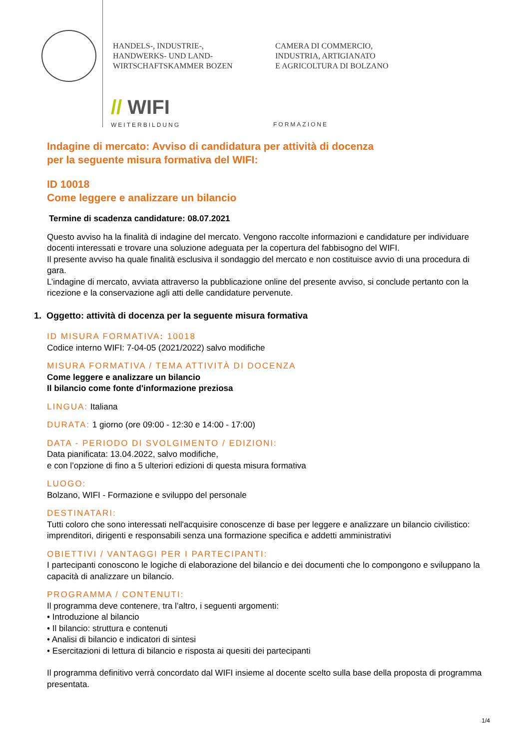HANDELS-, INDUSTRIE-,
HANDWERKS- UND LAND-
WIRTSCHAFTSKAMMER BOZEN
CAMERA DI COMMERCIO,
INDUSTRIA, ARTIGIANATO
E AGRICOLTURA DI BOLZANO
// WIFI
WEITERBILDUNG
FORMAZIONE
Indagine di mercato: Avviso di candidatura per attività di docenza
per la seguente misura formativa del WIFI:
ID 10018
Come leggere e analizzare un bilancio
Termine di scadenza candidature: 08.07.2021
Questo avviso ha la finalità di indagine del mercato. Vengono raccolte informazioni e candidature per individuare docenti interessati e trovare una soluzione adeguata per la copertura del fabbisogno del WIFI.
Il presente avviso ha quale finalità esclusiva il sondaggio del mercato e non costituisce avvio di una procedura di gara.
L’indagine di mercato, avviata attraverso la pubblicazione online del presente avviso, si conclude pertanto con la ricezione e la conservazione agli atti delle candidature pervenute.
1. Oggetto: attività di docenza per la seguente misura formativa
ID MISURA FORMATIVA: 10018
Codice interno WIFI: 7-04-05 (2021/2022) salvo modifiche
MISURA FORMATIVA / TEMA ATTIVITÀ DI DOCENZA
Come leggere e analizzare un bilancio
Il bilancio come fonte d'informazione preziosa
LINGUA: Italiana
DURATA: 1 giorno (ore 09:00 - 12:30 e 14:00 - 17:00)
DATA - PERIODO DI SVOLGIMENTO / EDIZIONI:
Data pianificata: 13.04.2022, salvo modifiche,
e con l’opzione di fino a 5 ulteriori edizioni di questa misura formativa
LUOGO:
Bolzano, WIFI - Formazione e sviluppo del personale
DESTINATARI:
Tutti coloro che sono interessati nell'acquisire conoscenze di base per leggere e analizzare un bilancio civilistico: imprenditori, dirigenti e responsabili senza una formazione specifica e addetti amministrativi
OBIETTIVI / VANTAGGI PER I PARTECIPANTI:
I partecipanti conoscono le logiche di elaborazione del bilancio e dei documenti che lo compongono e sviluppano la capacità di analizzare un bilancio.
PROGRAMMA / CONTENUTI:
Il programma deve contenere, tra l’altro, i seguenti argomenti:
• Introduzione al bilancio
• Il bilancio: struttura e contenuti
• Analisi di bilancio e indicatori di sintesi
• Esercitazioni di lettura di bilancio e risposta ai quesiti dei partecipanti
Il programma definitivo verrà concordato dal WIFI insieme al docente scelto sulla base della proposta di programma presentata.
1/4